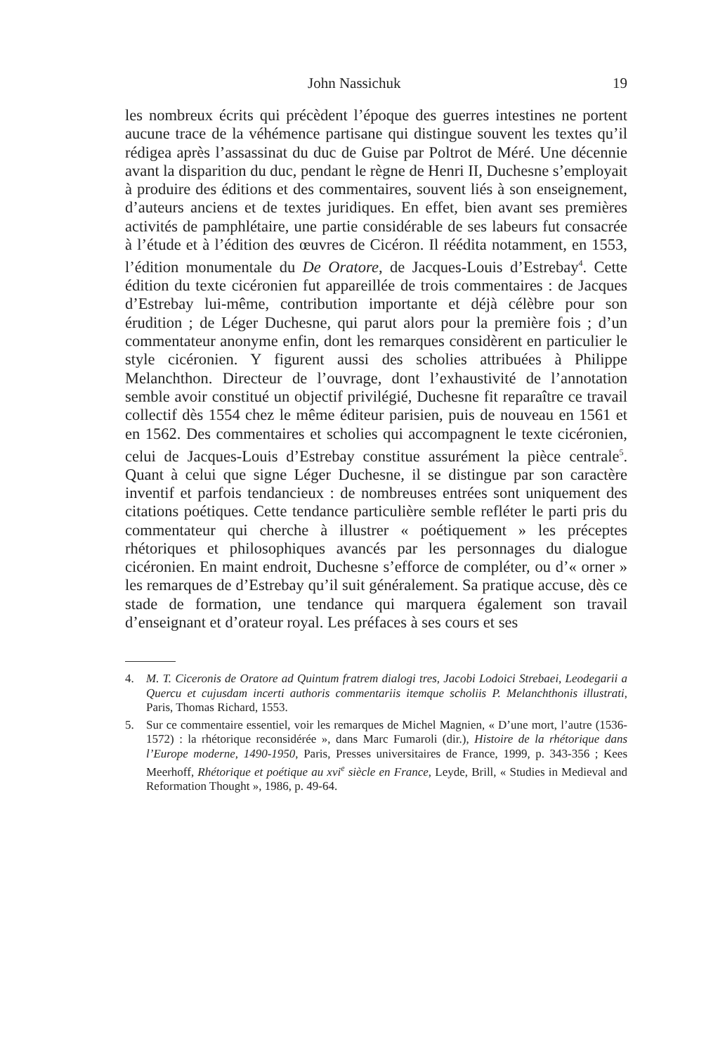John Nassichuk 19
les nombreux écrits qui précèdent l’époque des guerres intestines ne portent aucune trace de la véhémence partisane qui distingue souvent les textes qu’il rédigea après l’assassinat du duc de Guise par Poltrot de Méré. Une décennie avant la disparition du duc, pendant le règne de Henri II, Duchesne s’employait à produire des éditions et des commentaires, souvent liés à son enseignement, d’auteurs anciens et de textes juridiques. En effet, bien avant ses premières activités de pamphlétaire, une partie considérable de ses labeurs fut consacrée à l’étude et à l’édition des œuvres de Cicéron. Il réédita notamment, en 1553, l’édition monumentale du De Oratore, de Jacques-Louis d’Estrebay<sup>4</sup>. Cette édition du texte cicéronien fut appareillée de trois commentaires : de Jacques d’Estrebay lui-même, contribution importante et déjà célèbre pour son érudition ; de Léger Duchesne, qui parut alors pour la première fois ; d’un commentateur anonyme enfin, dont les remarques considèrent en particulier le style cicéronien. Y figurent aussi des scholies attribuées à Philippe Melanchthon. Directeur de l’ouvrage, dont l’exhaustivité de l’annotation semble avoir constitué un objectif privilégié, Duchesne fit reparaître ce travail collectif dès 1554 chez le même éditeur parisien, puis de nouveau en 1561 et en 1562. Des commentaires et scholies qui accompagnent le texte cicéronien, celui de Jacques-Louis d’Estrebay constitue assurément la pièce centrale<sup>5</sup>. Quant à celui que signe Léger Duchesne, il se distingue par son caractère inventif et parfois tendancieux : de nombreuses entrées sont uniquement des citations poétiques. Cette tendance particulière semble refléter le parti pris du commentateur qui cherche à illustrer « poétiquement » les préceptes rhétoriques et philosophiques avancés par les personnages du dialogue cicéronien. En maint endroit, Duchesne s’efforce de compléter, ou d’« orner » les remarques de d’Estrebay qu’il suit généralement. Sa pratique accuse, dès ce stade de formation, une tendance qui marquera également son travail d’enseignant et d’orateur royal. Les préfaces à ses cours et ses
4. M. T. Ciceronis de Oratore ad Quintum fratrem dialogi tres, Jacobi Lodoici Strebaei, Leodegarii a Quercu et cujusdam incerti authoris commentariis itemque scholiis P. Melanchthonis illustrati, Paris, Thomas Richard, 1553.
5. Sur ce commentaire essentiel, voir les remarques de Michel Magnien, « D’une mort, l’autre (1536-1572) : la rhétorique reconsidérée », dans Marc Fumaroli (dir.), Histoire de la rhétorique dans l’Europe moderne, 1490-1950, Paris, Presses universitaires de France, 1999, p. 343-356 ; Kees Meerhoff, Rhétorique et poétique au xvi<sup>e</sup> siècle en France, Leyde, Brill, « Studies in Medieval and Reformation Thought », 1986, p. 49-64.